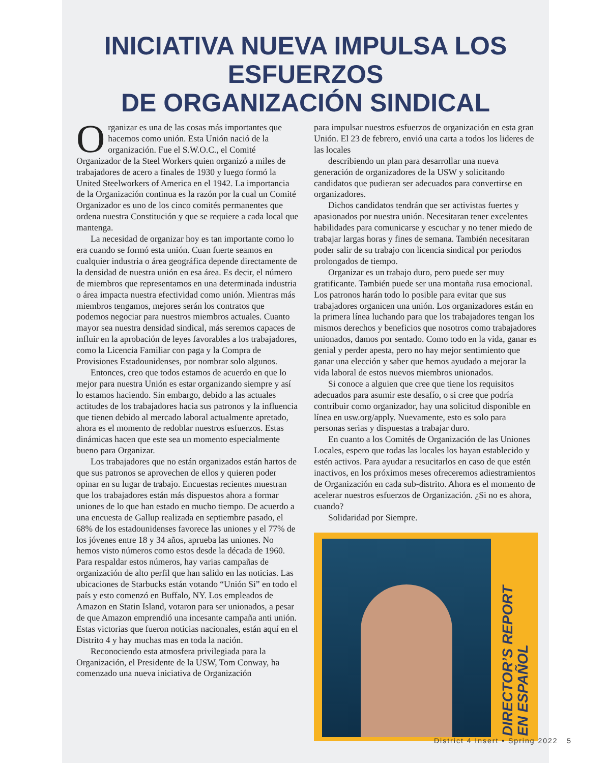INICIATIVA NUEVA IMPULSA LOS ESFUERZOS
DE ORGANIZACIÓN SINDICAL
Organizar es una de las cosas más importantes que hacemos como unión. Esta Unión nació de la organización. Fue el S.W.O.C., el Comité Organizador de la Steel Workers quien organizó a miles de trabajadores de acero a finales de 1930 y luego formó la United Steelworkers of America en el 1942. La importancia de la Organización continua es la razón por la cual un Comité Organizador es uno de los cinco comités permanentes que ordena nuestra Constitución y que se requiere a cada local que mantenga.
La necesidad de organizar hoy es tan importante como lo era cuando se formó esta unión. Cuan fuerte seamos en cualquier industria o área geográfica depende directamente de la densidad de nuestra unión en esa área. Es decir, el número de miembros que representamos en una determinada industria o área impacta nuestra efectividad como unión. Mientras más miembros tengamos, mejores serán los contratos que podemos negociar para nuestros miembros actuales. Cuanto mayor sea nuestra densidad sindical, más seremos capaces de influir en la aprobación de leyes favorables a los trabajadores, como la Licencia Familiar con paga y la Compra de Provisiones Estadounidenses, por nombrar solo algunos.
Entonces, creo que todos estamos de acuerdo en que lo mejor para nuestra Unión es estar organizando siempre y así lo estamos haciendo. Sin embargo, debido a las actuales actitudes de los trabajadores hacia sus patronos y la influencia que tienen debido al mercado laboral actualmente apretado, ahora es el momento de redoblar nuestros esfuerzos. Estas dinámicas hacen que este sea un momento especialmente bueno para Organizar.
Los trabajadores que no están organizados están hartos de que sus patronos se aprovechen de ellos y quieren poder opinar en su lugar de trabajo. Encuestas recientes muestran que los trabajadores están más dispuestos ahora a formar uniones de lo que han estado en mucho tiempo. De acuerdo a una encuesta de Gallup realizada en septiembre pasado, el 68% de los estadounidenses favorece las uniones y el 77% de los jóvenes entre 18 y 34 años, aprueba las uniones. No hemos visto números como estos desde la década de 1960. Para respaldar estos números, hay varias campañas de organización de alto perfil que han salido en las noticias. Las ubicaciones de Starbucks están votando “Unión Si” en todo el país y esto comenzó en Buffalo, NY. Los empleados de Amazon en Statin Island, votaron para ser unionados, a pesar de que Amazon emprendió una incesante campaña anti unión. Estas victorias que fueron noticias nacionales, están aquí en el Distrito 4 y hay muchas mas en toda la nación.
Reconociendo esta atmosfera privilegiada para la Organización, el Presidente de la USW, Tom Conway, ha comenzado una nueva iniciativa de Organización
para impulsar nuestros esfuerzos de organización en esta gran Unión. El 23 de febrero, envió una carta a todos los lideres de las locales
describiendo un plan para desarrollar una nueva generación de organizadores de la USW y solicitando candidatos que pudieran ser adecuados para convertirse en organizadores.
Dichos candidatos tendrán que ser activistas fuertes y apasionados por nuestra unión. Necesitaran tener excelentes habilidades para comunicarse y escuchar y no tener miedo de trabajar largas horas y fines de semana. También necesitaran poder salir de su trabajo con licencia sindical por periodos prolongados de tiempo.
Organizar es un trabajo duro, pero puede ser muy gratificante. También puede ser una montaña rusa emocional. Los patronos harán todo lo posible para evitar que sus trabajadores organicen una unión. Los organizadores están en la primera línea luchando para que los trabajadores tengan los mismos derechos y beneficios que nosotros como trabajadores unionados, damos por sentado. Como todo en la vida, ganar es genial y perder apesta, pero no hay mejor sentimiento que ganar una elección y saber que hemos ayudado a mejorar la vida laboral de estos nuevos miembros unionados.
Si conoce a alguien que cree que tiene los requisitos adecuados para asumir este desafío, o si cree que podría contribuir como organizador, hay una solicitud disponible en línea en usw.org/apply. Nuevamente, esto es solo para personas serias y dispuestas a trabajar duro.
En cuanto a los Comités de Organización de las Uniones Locales, espero que todas las locales los hayan establecido y estén activos. Para ayudar a resucitarlos en caso de que estén inactivos, en los próximos meses ofreceremos adiestramientos de Organización en cada sub-distrito. Ahora es el momento de acelerar nuestros esfuerzos de Organización. ¿Si no es ahora, cuando?
Solidaridad por Siempre.
DIRECTOR’S REPORT
EN ESPAÑOL
District 4 Insert • Spring 2022 5